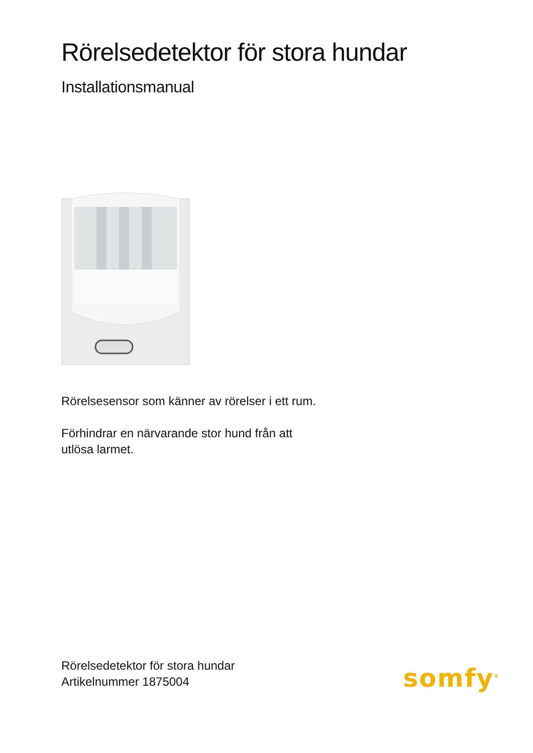Rörelsedetektor för stora hundar
Installationsmanual
Rörelsesensor som känner av rörelser i ett rum.
Förhindrar en närvarande stor hund från att
utlösa larmet.
Rörelsedetektor för stora hundar
Artikelnummer 1875004
somfy<sup>®</sup>